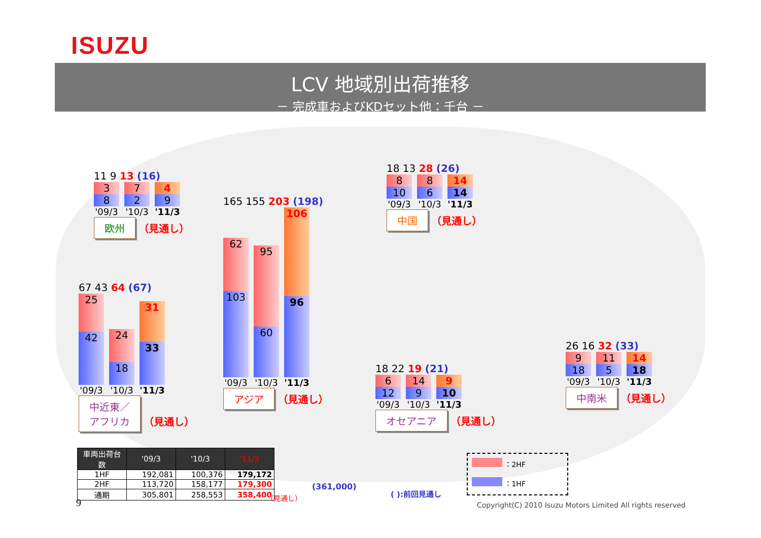ISUZU
LCV 地域別出荷推移
－ 完成車およびKDセット他：千台 －
11 9 13 (16)
3
8
7
2
4
9
'09/3 '10/3 '11/3
欧州
（見通し）
67 43 64 (67)
25
42
24
18
31
33
'09/3 '10/3 '11/3
中近東／
アフリカ
（見通し）
165 155 203 (198)
62
103
95
60
106
96
'09/3 '10/3 '11/3
アジア
（見通し）
18 13 28 (26)
8
10
8
6
14
14
'09/3 '10/3 '11/3
中国
（見通し）
18 22 19 (21)
6
12
14
9
9
10
'09/3 '10/3 '11/3
オセアニア
（見通し）
26 16 32 (33)
9
18
11
5
14
18
'09/3 '10/3 '11/3
中南米
（見通し）
| 車両出荷台数 | '09/3 | '10/3 | '11/3 |
| --- | --- | --- | --- |
| 1HF | 192,081 | 100,376 | 179,172 |
| 2HF | 113,720 | 158,177 | 179,300 |
| 通期 | 305,801 | 258,553 | 358,400 |
(361,000)
（見通し）
9
( ):前回見通し
：2HF
：1HF
Copyright(C) 2010 Isuzu Motors Limited All rights reserved